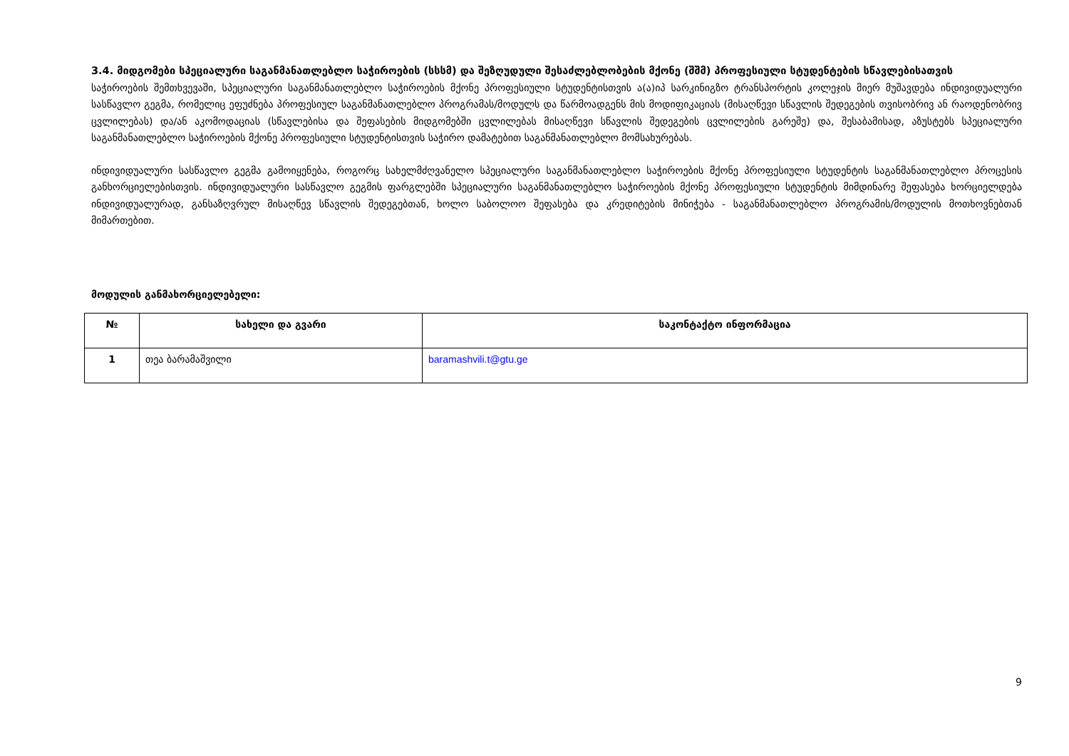3.4. მიდგომები სპეციალური საგანმანათლებლო საჭიროების (სსსმ) და შეზღუდული შესაძლებლობების მქონე (შშმ) პროფესიული სტუდენტების სწავლებისათვის
საჭიროების შემთხვევაში, სპეციალური საგანმანათლებლო საჭიროების მქონე პროფესიული სტუდენტისთვის ა(ა)იპ სარკინიგზო ტრანსპორტის კოლეჯის მიერ მუშავდება ინდივიდუალური სასწავლო გეგმა, რომელიც ეფუძნება პროფესიულ საგანმანათლებლო პროგრამას/მოდულს და წარმოადგენს მის მოდიფიკაციას (მისაღწევი სწავლის შედეგების თვისობრივ ან რაოდენობრივ ცვლილებას) და/ან აკომოდაციას (სწავლებისა და შეფასების მიდგომებში ცვლილებას მისაღწევი სწავლის შედეგების ცვლილების გარეშე) და, შესაბამისად, აზუსტებს სპეციალური საგანმანათლებლო საჭიროების მქონე პროფესიული სტუდენტისთვის საჭირო დამატებით საგანმანათლებლო მომსახურებას.
ინდივიდუალური სასწავლო გეგმა გამოიყენება, როგორც სახელმძღვანელო სპეციალური საგანმანათლებლო საჭიროების მქონე პროფესიული სტუდენტის საგანმანათლებლო პროცესის განხორციელებისთვის. ინდივიდუალური სასწავლო გეგმის ფარგლებში სპეციალური საგანმანათლებლო საჭიროების მქონე პროფესიული სტუდენტის მიმდინარე შეფასება ხორციელდება ინდივიდუალურად, განსაზღვრულ მისაღწევ სწავლის შედეგებთან, ხოლო საბოლოო შეფასება და კრედიტების მინიჭება - საგანმანათლებლო პროგრამის/მოდულის მოთხოვნებთან მიმართებით.
მოდულის განმახორციელებელი:
| № | სახელი და გვარი | საკონტაქტო ინფორმაცია |
| --- | --- | --- |
| 1 | თეა ბარამაშვილი | baramashvili.t@gtu.ge |
9